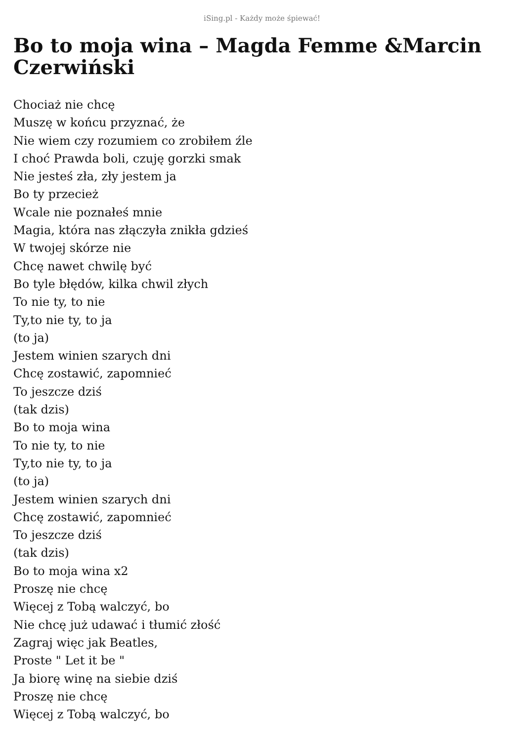iSing.pl - Każdy może śpiewać!
Bo to moja wina – Magda Femme &Marcin Czerwiński
Chociaż nie chcę
Muszę w końcu przyznać, że
Nie wiem czy rozumiem co zrobiłem źle
I choć Prawda boli, czuję gorzki smak
Nie jesteś zła, zły jestem ja
Bo ty przecież
Wcale nie poznałeś mnie
Magia, która nas złączyła znikła gdzieś
W twojej skórze nie
Chcę nawet chwilę być
Bo tyle błędów, kilka chwil złych
To nie ty, to nie
Ty,to nie ty, to ja
(to ja)
Jestem winien szarych dni
Chcę zostawić, zapomnieć
To jeszcze dziś
(tak dzis)
Bo to moja wina
To nie ty, to nie
Ty,to nie ty, to ja
(to ja)
Jestem winien szarych dni
Chcę zostawić, zapomnieć
To jeszcze dziś
(tak dzis)
Bo to moja wina x2
Proszę nie chcę
Więcej z Tobą walczyć, bo
Nie chcę już udawać i tłumić złość
Zagraj więc jak Beatles,
Proste " Let it be "
Ja biorę winę na siebie dziś
Proszę nie chcę
Więcej z Tobą walczyć, bo